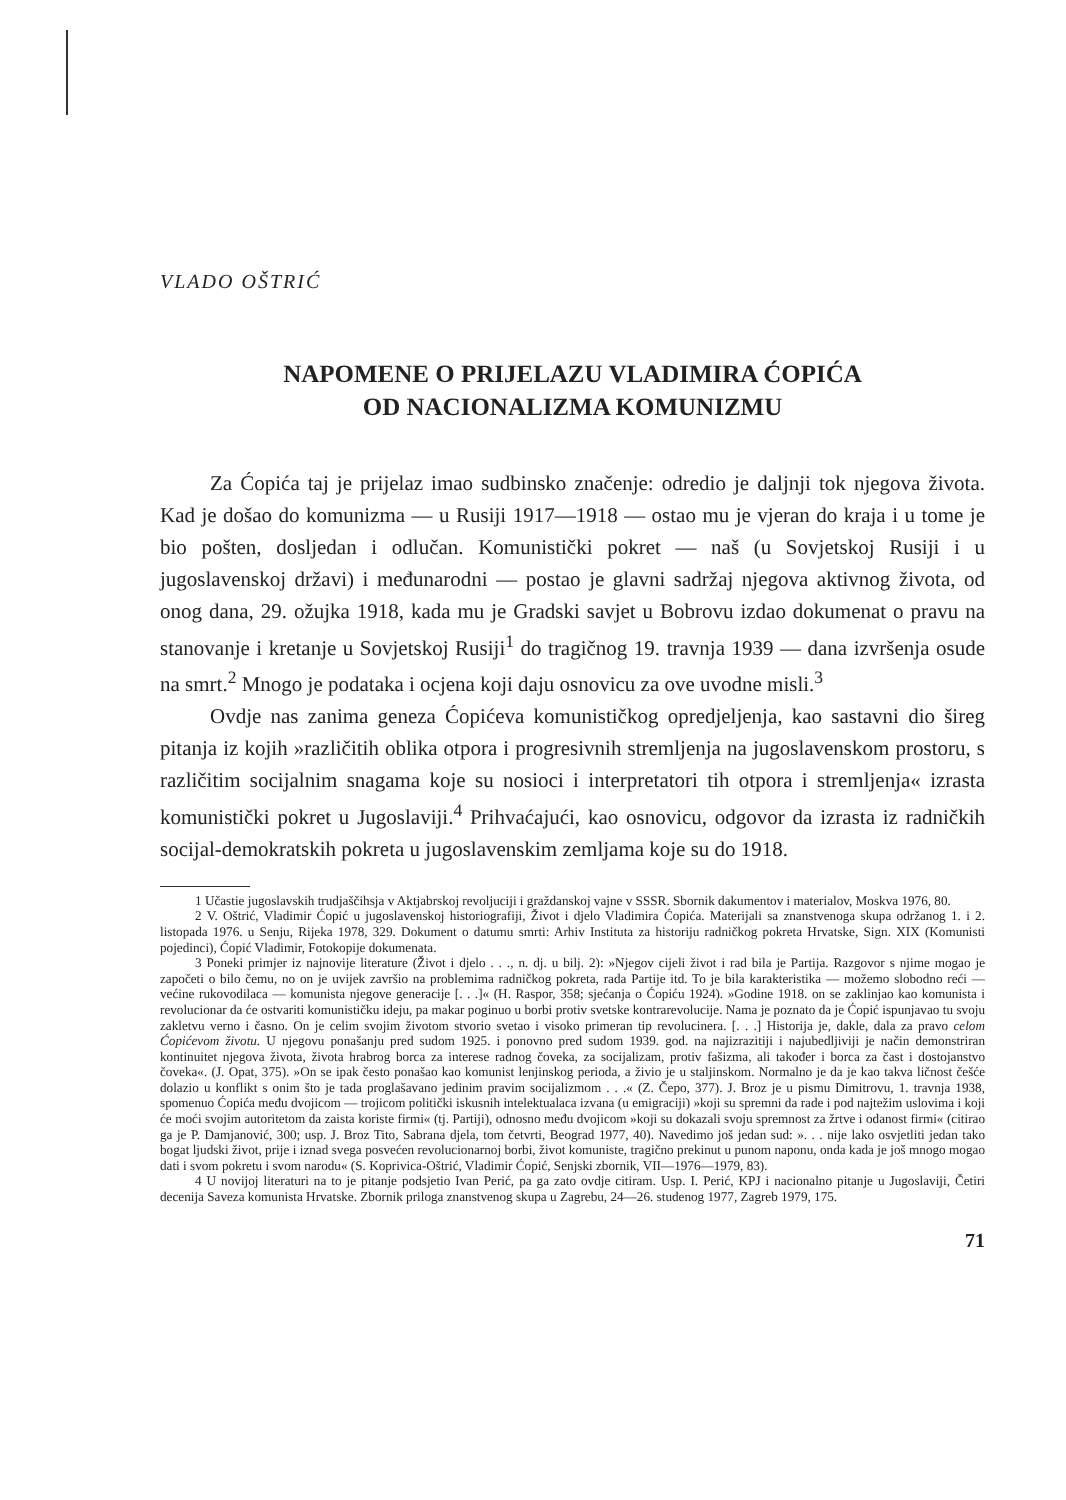VLADO OŠTRIĆ
NAPOMENE O PRIJELAZU VLADIMIRA ĆOPIĆA
OD NACIONALIZMA KOMUNIZMU
Za Ćopića taj je prijelaz imao sudbinsko značenje: odredio je daljnji tok njegova života. Kad je došao do komunizma — u Rusiji 1917—1918 — ostao mu je vjeran do kraja i u tome je bio pošten, dosljedan i odlučan. Komunistički pokret — naš (u Sovjetskoj Rusiji i u jugoslavenskoj državi) i međunarodni — postao je glavni sadržaj njegova aktivnog života, od onog dana, 29. ožujka 1918, kada mu je Gradski savjet u Bobrovu izdao dokumenat o pravu na stanovanje i kretanje u Sovjetskoj Rusiji<sup>1</sup> do tragičnog 19. travnja 1939 — dana izvršenja osude na smrt.<sup>2</sup> Mnogo je podataka i ocjena koji daju osnovicu za ove uvodne misli.<sup>3</sup>
Ovdje nas zanima geneza Ćopićeva komunističkog opredjeljenja, kao sastavni dio šireg pitanja iz kojih »različitih oblika otpora i progresivnih stremljenja na jugoslavenskom prostoru, s različitim socijalnim snagama koje su nosioci i interpretatori tih otpora i stremljenja« izrasta komunistički pokret u Jugoslaviji.<sup>4</sup> Prihvaćajući, kao osnovicu, odgovor da izrasta iz radničkih socijal-demokratskih pokreta u jugoslavenskim zemljama koje su do 1918.
1 Učastie jugoslavskih trudjaščihsja v Aktjabrskoj revoljuciji i graždanskoj vajne v SSSR. Sbornik dakumentov i materialov, Moskva 1976, 80.
2 V. Oštrić, Vladimir Ćopić u jugoslavenskoj historiografiji, Život i djelo Vladimira Ćopića. Materijali sa znanstvenoga skupa održanog 1. i 2. listopada 1976. u Senju, Rijeka 1978, 329. Dokument o datumu smrti: Arhiv Instituta za historiju radničkog pokreta Hrvatske, Sign. XIX (Komunisti pojedinci), Ćopić Vladimir, Fotokopije dokumenata.
3 Poneki primjer iz najnovije literature (Život i djelo . . ., n. dj. u bilj. 2): »Njegov cijeli život i rad bila je Partija. Razgovor s njime mogao je započeti o bilo čemu, no on je uvijek završio na problemima radničkog pokreta, rada Partije itd. To je bila karakteristika — možemo slobodno reći — većine rukovodilaca — komunista njegove generacije [. . .]« (H. Raspor, 358; sjećanja o Ćopiću 1924). »Godine 1918. on se zaklinjao kao komunista i revolucionar da će ostvariti komunističku ideju, pa makar poginuo u borbi protiv svetske kontrarevolucije. Nama je poznato da je Ćopić ispunjavao tu svoju zakletvu verno i časno. On je celim svojim životom stvorio svetao i visoko primeran tip revolucinera. [. . .] Historija je, dakle, dala za pravo celom Ćopićevom životu. U njegovu ponašanju pred sudom 1925. i ponovno pred sudom 1939. god. na najizrazitiji i najubedljiviji je način demonstriran kontinuitet njegova života, života hrabrog borca za interese radnog čoveka, za socijalizam, protiv fašizma, ali također i borca za čast i dostojanstvo čoveka«. (J. Opat, 375). »On se ipak često ponašao kao komunist lenjinskog perioda, a živio je u staljinskom. Normalno je da je kao takva ličnost češće dolazio u konflikt s onim što je tada proglašavano jedinim pravim socijalizmom . . .« (Z. Čepo, 377). J. Broz je u pismu Dimitrovu, 1. travnja 1938, spomenuo Ćopića među dvojicom — trojicom politički iskusnih intelektualaca izvana (u emigraciji) »koji su spremni da rade i pod najtežim uslovima i koji će moći svojim autoritetom da zaista koriste firmi« (tj. Partiji), odnosno među dvojicom »koji su dokazali svoju spremnost za žrtve i odanost firmi« (citirao ga je P. Damjanović, 300; usp. J. Broz Tito, Sabrana djela, tom četvrti, Beograd 1977, 40). Navedimo još jedan sud: ». . . nije lako osvjetliti jedan tako bogat ljudski život, prije i iznad svega posvećen revolucionarnoj borbi, život komuniste, tragično prekinut u punom naponu, onda kada je još mnogo mogao dati i svom pokretu i svom narodu« (S. Koprivica-Oštrić, Vladimir Ćopić, Senjski zbornik, VII—1976—1979, 83).
4 U novijoj literaturi na to je pitanje podsjetio Ivan Perić, pa ga zato ovdje citiram. Usp. I. Perić, KPJ i nacionalno pitanje u Jugoslaviji, Četiri decenija Saveza komunista Hrvatske. Zbornik priloga znanstvenog skupa u Zagrebu, 24—26. studenog 1977, Zagreb 1979, 175.
71